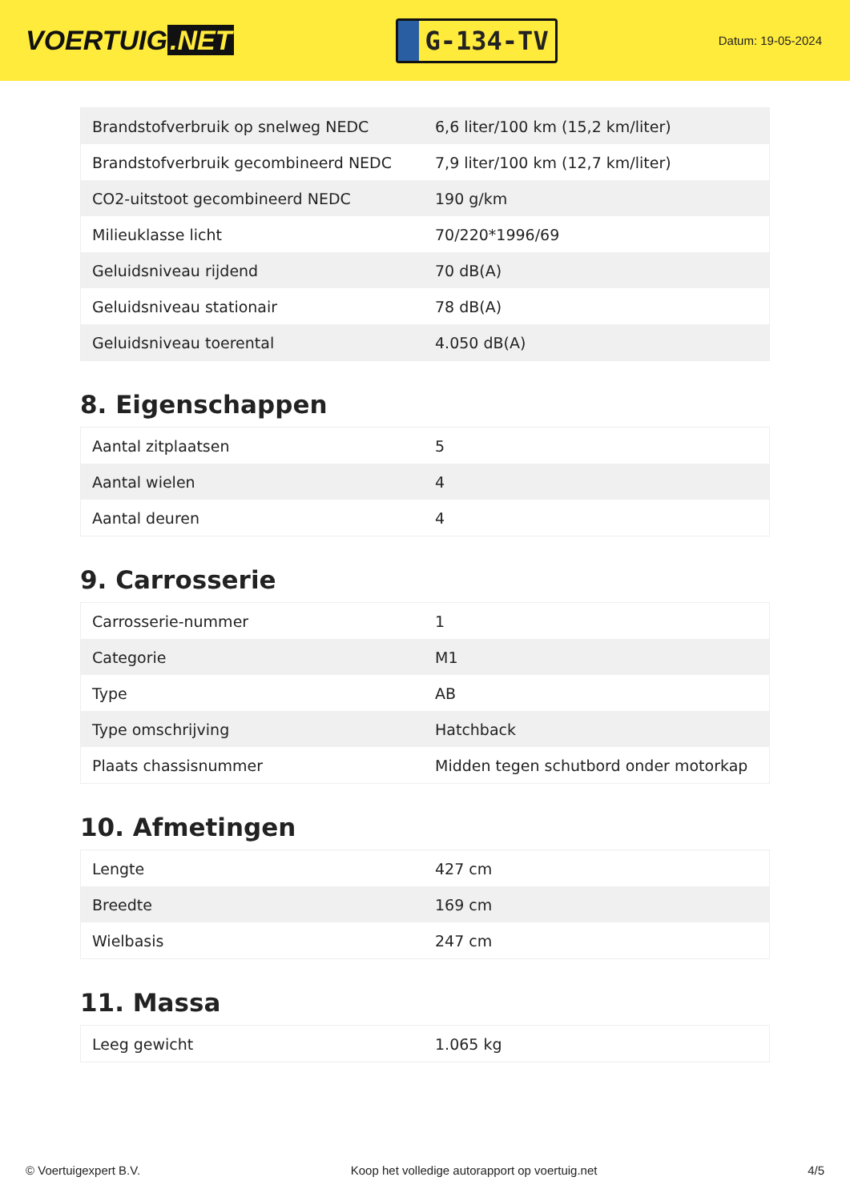VOERTUIG.NET
G-134-TV
Datum: 19-05-2024
| Brandstofverbruik op snelweg NEDC | 6,6 liter/100 km (15,2 km/liter) |
| Brandstofverbruik gecombineerd NEDC | 7,9 liter/100 km (12,7 km/liter) |
| CO2-uitstoot gecombineerd NEDC | 190 g/km |
| Milieuklasse licht | 70/220*1996/69 |
| Geluidsniveau rijdend | 70 dB(A) |
| Geluidsniveau stationair | 78 dB(A) |
| Geluidsniveau toerental | 4.050 dB(A) |
8. Eigenschappen
| Aantal zitplaatsen | 5 |
| Aantal wielen | 4 |
| Aantal deuren | 4 |
9. Carrosserie
| Carrosserie-nummer | 1 |
| Categorie | M1 |
| Type | AB |
| Type omschrijving | Hatchback |
| Plaats chassisnummer | Midden tegen schutbord onder motorkap |
10. Afmetingen
| Lengte | 427 cm |
| Breedte | 169 cm |
| Wielbasis | 247 cm |
11. Massa
| Leeg gewicht | 1.065 kg |
© Voertuigexpert B.V. Koop het volledige autorapport op voertuig.net 4/5